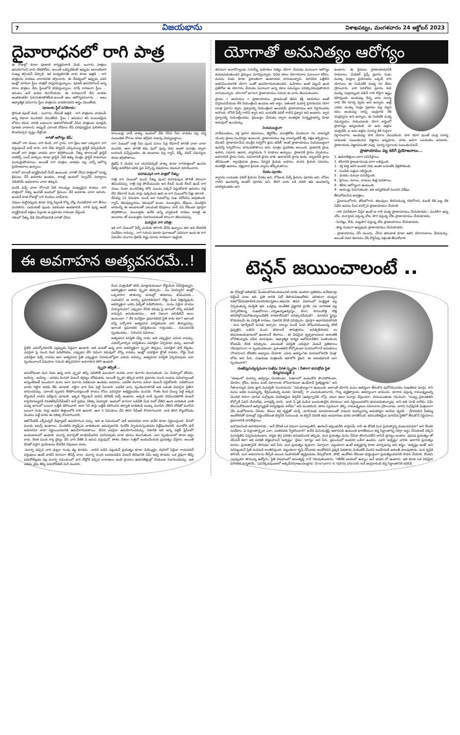7 విజయభాను విశాఖపట్నం, మంగళవారం 24 అక్టోబర్ 2023
దైవారాధనలో రాగి పాత్ర
ఈ రోజుల్లో కూడా పూజాది కార్యక్రమాలకి వెండి, బంగారు పాత్రలు ఉపయోగించే వారు లేకపోలేదు. అయితే ఒకప్పటికంటే ఇప్పుడు అలాంటివారి సంఖ్య తగ్గిందనే చెప్పాలి. ఇక మధ్యతరగతి వారు కూడా ఇత్తడి - రాగి పాత్రలను వాడటం చాలావరకు తగ్గించారు. ఈ నేపథ్యంలో ఇప్పుడు ఎవరి ఇంట్లో చూసినా స్టీలు పాత్రలే దర్శనమిస్తున్నాయి. పూజకి ఉపయోగించే అన్ని రకాల పాత్రలు నేడు స్టీలులోనే కనిపిస్తున్నాయి. నగిషీ కారణంగా స్టీలు ... ఇనుము అనే భావన కలగనీయదు. ఈ కారణంగానే దీని వాడకం అంతకంతకూ పెరుగుతూపోతోంది.అయితే ఇటు ఆరోగ్యపరంగాను ... అటు ఆధ్యాత్మిక పరంగాను స్టీలు పాత్రలను వాడకూడదని శాస్త్రం చెబుతోంది.
పూజలకు స్టీల్ పనికిరాదు:
స్తోమత వుంటే వెండి - బంగారం, లేదంటే ఇత్తడి - రాగి పాత్రలను వాడటమే అన్ని విధాలా మంచిదని చెబుతోంది. స్టీలు ( ఇనుము) శని సంబంధమైన లోహం కనుక, దానికి బదులుగా ఇతరలోహాలతో చేసిన పాత్రలను మాత్రమే పూజకు వాడాలని, అప్పుడే ఎలాంటి దోషాలు లేని పరిపూర్ణమైన ఫలితాలను పొందవచ్చని స్పష్టం చేస్తోంది.
రాగితో ఆరోగ్యం భేష్:
గతంలో రాగి చెంబు, రాగి బిందె, రాగి గ్లాసు, రాగి ప్లేటు ఇలా ఎక్కువగా రాగి వస్తువులనే వాడే వారు. కాని నేడు ఫ్యాషన్ ఎక్కువయ్యి ప్లాస్టిక్ వచ్చిపడింది. దాంతో రాగి పాత్రల వాడకం బాగా తగ్గిపోయింది. నీళ్ళు తాగాలంటే ప్లాస్టిక్ బాటిల్స్, లంచ్ బాక్సులు కూడా ప్లాస్టికే. నేటి ఇళ్ళు మొత్తం ప్లాస్టిక్ సామానుల మయమైపోయాయి. అయితే రాగి పాత్రలు వాడడం వల్ల ఎన్నో ఆరోగ్య ప్రయోజనాలు ఉన్నాయి.
రాగిలో యాంటీ బ్యాక్టీరియల్ నేచర్ ఉంటుంది. రాగితో చేసిన పాత్రలలో సూక్ష్మ క్రిములు చేరే అవకాశం ఉండదు. కాబట్టి ఇందులో నిల్వచేసే పదార్థాలు చెడిపోయే అవకాశాలు చాలా తక్కువ.
మనకి వచ్చే చాలా రోగాలకి నీటి కాలుష్యం ముఖ్యమైన కారణం. రాగి పాత్రలలో నీళ్ళు ఉంచితే అందులో క్రిములు చేరే అవకాశం చాలా అరుదు. అందుకే పాత రోజుల్లో రాగి బిందెలు వాడేవారు.
చెవులు కుట్టినప్పుడు కూడా చిన్న పిల్లలకి కొన్ని చోట్ల మొదటిసారి రాగి తీగలు చుడతారు. ఎందుకంటే పుండు పడకుండా ఉండటానికి. రాగికి వున్న ఆంటీ బ్యాక్టీరియల్ లక్షణం పిల్లలకు ఆ ప్రమాదం రాకుండా చేస్తుంది.
గతంలో నీళ్ళు వేడి చేసుకోవడానికి రాగితో చేసిన
బాయిలర్లు వాడే వాళ్ళు. ఇందులో వేడి చేసిన నీరు వాడడం వల్ల చర్మ సంబంధిత రోగాలు కూడా తగ్గేవని రుజువు చెయ్యబడ్డాయి.
రాగి చెంబులో రాత్రి నీరు వుంచి పగలు నిద్ర లేవగానే తాగితే చాలా చాలా మంచిది. అలా తాగితే కడు పులో వున్న చెడు అంతా మూత్రం ద్వారా బయటకి వచ్చేస్తుందట. ఈ అలవాటు వల్ల గ్యాస్, కిడ్నీ, లివర్ సమస్యలు కూడా తగ్గిపోతాయి.
బ్రిటిష్ కి చెందిన ఒక యూనివర్సిటీ వాళ్ళు కూడా రాగిపాత్రలలో ఉంచిన నీటిపై పరిశోధన జరిపి పైన పేర్కొన్న విషయాలు నిజమని నిరూపించారు.
పరగడుపున రాగి పాత్రలో నీళ్ళు:
రాత్రి రాగి చెంబులో మంచి నీళ్ళు వుంచి పరగడుపున తాగితే హాయిగా జీవించవచ్చు. రాత్రి నిద్ర పోయేముందు అర లీటర్ నుండి లీటర్ ఉండే రాగి చెంబు నిండా మంచినీళ్ళు పోసి మంచం పక్కనే పెట్టుకోవాలి ఉదయం నిద్ర లేచి లేవగానే రెండు సార్లు పుక్కిలించి ఊసి ఆ రాగి చెంబులోని నీళ్లు తాగాలి . దీనివల్ల 15 నిమిషాల నుండి అర గంటలోపు సుఖ విరోచనం అవుతుంది. గ్యాస్, కడుపుబ్బరము, కడుపులో మంట, మలబద్ధకం, తేపులు, మొదలైన బాధలన్నీ ఈ అలవాటుతో ఎటువంటి ఔషధాలు వాడే పని లేకుండా పూర్తిగా తగ్గిపోతాయి. మలబద్ధకం అనేది అన్ని వ్యాధులకి కారణం కాబట్టి ఈ అలవాటు తో మలబద్ధకం నివారించుకుంటే హాయిగా జీవించవచ్చు.
ఘనమైన రాగి చరిత్ర:
ఇక రాగి చెంబులో నీళ్ళే ఎందుకు తాగాలి వేరేవి ఉన్నాయి కదా అని కొందరికి సందేహం రావచ్చు . రాగి గురించి వరాహ పురాణంలో వివరంగా ఉంది ఈ రాగి ఏడువేల యుగాల క్రితమే విష్ణు మాయ కారణంగా పుట్టింది .
ఈ అవగాహన అత్యవసరమే..!
మీరు మిత్రుడితో కలిసి మాట్లాడుకుంటూ రోడ్డుమీద నడుస్తున్నారు. అకస్మాత్తుగా అతడు స్పృహ తప్పాడు... ఏం చెయ్యాలి? ఇంట్లో ఒక్కసారిగా తాతయ్య మాటల్లో తడబాటు కనిపించింది... ఎందుకని? ఆ మార్పు ప్రమాదకరమా? రోడ్డు మీద వెళ్తున్నపుడు అకస్మాత్తుగా ఒకరు ఫిట్స్‌తో పడిపోయారు... మనం ఏదైనా సాయం చెయ్యగలమా? ఎప్పుడూ లేనిది కడుపు పై భాగంలో నొప్పి అసిడిటీ కావచ్చని అనుకుంటాము... అది నిజంగా అసిడిటినే అయి ఉంటుందా..? లేక మరేదైనా ప్రమాదకరక స్థితి కాదు కదా? ఇలాంటి వన్నీ ఒక్కోసారి అత్యవసర పరిస్థితులకు దారి తియ్యవచ్చు. ఇలాంటి ప్రమాదకర పరిస్థితులను గుర్తించడం.., సమయానికి స్పందించడం... గురించిన వివరాలు
అత్యవసర పరిస్థితి చెప్పి రాదు; అది ఎప్పుడైనా ఎదురు కావచ్చు. ఎదుర్కోవాల్సిన పరిస్థితులు ఎవరికైనా ఏర్పడనూ వచ్చు. అలాంటి స్థితిని ఎదుర్కోవడానికి ఎల్లప్పుడు సిద్ధంగా ఉండాలి. అది మనతో ఉన్న వారు అకస్మాత్తుగా స్పృహ తప్పటం, ఎవరికైనా షాక్ కొట్టడం, ఎవరైనా పై నుంచి కింద పడిపోవడం, ఎప్పుడూ లేని విధంగా కడుపులో నొప్పి రావడం, ఇంట్లో ఎవరికైనా స్ట్రోక్ రావడం, రోడ్డు మీద ఎవరికైనా ఫిట్స్ రావడం ఇలా అత్యవసర స్థితి ఎప్పుడైనా ఏరూపంలోనైనా ఎదురు కావచ్చు. అత్యవసర పరిస్థితి ఏర్పడినపుడు ఎలా స్పందించాలనే విషయాల గురించి తప్పనిసరిగా అవగాహన కలిగి ఉండాలి.
స్పృహ తప్పితే...
అనుకోకుండా మన వెంట ఉన్న వారు స్పృహ తప్పి పడిపోతే ముందుగా మనకు చాలా కంగారు కలుగుతుంది. ఏం చెయ్యాలో తోచదు. అయ్యో...అయ్యో... అనడం మినహా వెంటనే కర్తవ్యం బోధపడదు. అయితే స్పృహ తప్పిన వారిని ప్రమాదం నుంచి బయట పడెయ్యాలంటే అన్నింటికంటే ముందుగా మనం అలా కంగారు పడకుండా ఉండడం అవసరం. ఒకవేళ కంగారు పడినా వెంటనే సర్దుకోవాలి. పడిపోయిన వారిని గట్టిగా కుదిపి లేపి చూడాలి. గట్టిగా వారి పేరు పెట్టి పిలవాలి. ఒకవేళ వారు స్పందించగలిగితే అది ఒకింత మెరుగైన స్థితిగా భావించవచ్చు. ఎలాంటి స్పందన లేకపోయినట్లయితే సాయం కోసం ఎవరినైనా అభ్యర్థించడం మంచిది. గొంతు కింద చెయ్యి పెట్టి అక్కడ కొట్టుకునే నాడిని పరీక్షించి చూడాలి. ఇక్కడ కొట్టుకునే నాడిని కెరొటెడ్ పల్స్ అంటారు. అక్కడి నాడీ స్పందన కనిపించకపోతే వెంటనే కార్డియోపల్మనరీ రిసజిటేషన్(సీపీఆర్) అనే ప్రథమ చికిత్స చెయ్యాలి. ఇందులో భాగంగా ఒకచేతి మీద మరో చేతిని ఉంచి బాధితుడి ఛాతి మధ్య భాగంలో బలంగా ఒత్తిడి కలిగించాలి. అలా 30 సార్లు ఒత్తిడి కలిగించిన తర్వాత బాధితుడి ముక్కు మూసేసి నోటిని నోటితో మూసేసి బలంగా రెండు సార్లు ఊపిరి తిత్తులలోకి గాలి ఊదాలి. ఇలా 5 నిమిషాలు చేసి తిరిగి సీపీఆర్ కొనసాగించాలి. నాడి తిరిగి కొట్టుకోవడం మొదలు పెట్టే వరకు ఈ చికిత్స కొనసాగించాలి.
ఆటోమేటెడ్ ఎక్స్‌టర్నల్ డిఫ్యూజర్ ఉపయోగించ వచ్చు. ఇది ఆ సమయంలో షాక్ అవసరమా కాదా అనేది కూడా నిర్ణయిస్తుంది. దీనిలో మూడు బటన్స్ ఉంటాయి. మొదటిది ప్యాడ్స్‌ను బాధితులకు అమర్చడానికి, రెండోది హృదయస్పందనను విశ్లేషించడానికి, మూడోది షాక్ అవసరమా కాదా నిర్ణయించడానికి ఉపయోగపడతాయి. దీనిని ఎవరైనా ఉపయోగించవచ్చు. నిజానికి ఇది అన్ని పబ్లిక్ ప్లేస్‌లలో అందుబాటులో ఉండాలి. మూర్ఛ మూర్ఛతో బాధపడేవారిని చూసినపుడు చాలా భయం కలుగుతుంది. ఎలా స్పందించాలో కూడా అర్థం కాదు. కొంత మంది కాస్త ధైర్యం చేసి వారి చేతికి ఏ ఇనుప వస్తువునో, తాళం చేతుల గుత్తినో అందించేందుకు ప్రయత్నం చేస్తారు. అయితే దీనితో పెద్దగా ప్రయోజనం లేదనేది నిపుణుల మాట.
-మూర్ఛ వచ్చిన వారి చుట్టూ గుంపు కట్ట కూడదు. -వారిని ఒడిసి పట్టుకునే ప్రయత్నం కూడా చెయ్యొద్దు, దగ్గరలో ఏదైనా గాయపరిచే వస్తువులు ఉంటే వాటిని దూరంగా తీసేస్తే చాలు -మూర్ఛ నుంచి బయటపడిన వెంటనే తినడానికి ఏమీ ఇవ్వ కూడదు -ఒక వైపుగా తిప్పి పడుకోబెట్టడం వల్ల మూర్ఛ సమయంలో వారి నోట్లోకి వచ్చిన లాలాజలం వంటి స్రావాలు ఊపిరితిత్తుల్లో చేరకుండా నివారించవచ్చు. అది ఎడమ వైపు తిప్పి పడుకోబెడితే మరీ మంచిది.
యోగాతో అనునిత్యం ఆరోగ్యం
తరచుగా అనారోగ్యాలకు గురయ్యే మహిళలు నిత్యం యోగా చేయడం మూలంగా ఆరోగ్యం కుదుటపడుతుందని వైద్యులు సూచిస్తున్నారు. వివిధ రకాల యోగాసనాల మూలంగా శరీరం, మనసు రెండు కూడా ప్రశాంతంగా ఉంటాయని వారంటున్నారు. మానసిక ఒత్తిడిని అధిగమించడానికి యోగా ఎంతో ఉపయోగపడుతుందని, మహిళలు ఇంటి పట్టునే ఉండి ప్రతిరోజు ఈ యోగాను చేయడం మూలంగా అన్ని రకాల సమస్యలు పరిష్కారమవుతాయని వారంటున్నారు. యోగాలో భాగంగా ప్రాణాయామం గురించి ఈ వారం తెలుసుకుందాం.
ప్రాణం + ఆయామం = ప్రాణాయామం. ప్రాణమంటే జీవన శక్తి. ఆయామం అంటే విస్తరింపచేయుట లేక నియంత్రించి ఉంచుట అని అర్థం. పతంజలి మహర్షి ప్రసాదించిన యోగ సూత్ర ప్రకారం శ్వాస, ప్రశ్వాసల్ని నియంత్రించి ఉంచడమే ప్రాణాయామం అని నిర్ధారించడం జరిగింది. లోనికి పీల్చే గాలిని శ్వాస అని, బయటికి వదిలే గాలిని ప్రశ్వాస అని అంటారు. శ్వాస ప్రశ్వాసల్ని నియంత్రించడం, క్రమబద్ధం చేయడం ద్వారా అంతర్గత సూక్ష్మప్రాణాన్ని కూడా అదుపులో ఉంచవచ్చు.
నియమబద్ధంగా
నాడీమండలం, రక్త ప్రసార ధమనులు, జీర్ణకోశం, మూత్రకోశం మొదలుగా గల వాటన్నిటి యందు ప్రాణం సంచరిస్తూ ఉంటుంది. ప్రాణాయామం వల్ల వాటన్నింటికీ శక్తి, రక్షణ కల్పిస్తాయి. కనుకనే 'ప్రాణాయామేన యుక్తేన సర్వరోగ క్షయ భవేత్' అంటే ప్రాణాయామం నియమబద్ధంగా ఆచరిస్తే సర్వరోగాలు హరించిపోతాయి అను సూత్రం ప్రచలితం అయింది. ప్రాణానికి ప్రాణ, అపాన, సమాన, ఉదాన, వ్యానమను 5 రూపాలు ఉన్నాయి. ప్రాణానికి స్థానం హృదయం. అపానానికి స్థానం గుదం. సమానానికి స్థానం నాభి. ఉదానానికి స్థానం కంఠం. వ్యానానికి స్థానం శరీరమంతా. శ్వాసక్రియకు ప్రాణం, విసర్జన క్రియకు అపానం, పాచన క్రియకు సమానం, కంఠశక్తికి ఉదానం, రక్తప్రసార క్రియకు వ్యానం తోడ్పడుతాయి.
రేచకం-పూరకం
శ్వాసను బయటకు వదిలే క్రియను రేచకం అని, లోపలకు పీల్చే క్రియను పూరకం అని, లోపల గాలిని ఉంచడాన్ని అంతర్ పూరకం అని, తిరిగి బయ టకి వదిలి ఆపి ఉంచడాన్ని బాహ్యాకుంభకం అని
అంటారు. ఈ క్రియలు ప్రాణాయామానికి సాధనాలు. మెడికల్ సైన్స్ ప్రకారం రెండు ముక్కు రంధ్రాల ప్రయోజనం ఒక్కటే. కాని యోగులు ఈ రెండింటికి మధ్య గల భేదం గ్రహించారు. వారి పరిశోధన ప్రకారం కుడి ముక్కు రంధ్రాన్నుంచి నడిచే గాలి కొద్దిగా ఉష్ణం కలిగిస్తుంది. అందువల్ల దీన్ని వారు సూర్య నాడి లేక సూర్య స్వరం అని అన్నారు. అట్లే ఎడమ ముక్కు రంధ్రం ప్రభావం వల్ల చల్లని దనం అందువల్ల దాన్ని చంద్రనాడి లేక చంద్రస్వరం అని అన్నారు. ఈ రెండిటికి మధ్య సమన్వయం సాధించుటకు యోగ శాస్త్రంలో ప్రాధాన్యం ఇవ్వబడింది. హ అను అక్షరం చంద్రుడికి, ట అను అక్షరం సూర్యు డికి గుర్తుగా నిర్ధారించారు. అందువల్ల హఠ యోగం వెలువడింది. హఠ యోగ మంటే చంద్ర సూర్య నాడులకు సంబంధించిన విజ్ఞానం అన్నమాట. హఠం అనగా బలవంతం అనికాదు. ప్రాణాయామ విజ్ఞానమంతా చంద్ర, సూర్య స్వరాలకు సంబంధించినదే.
ప్రాణాయామం వల్ల కలిగే ప్రయోజనాలు...
1. ఊపిరితిత్తులు బాగా పనిచేస్తాయి.
2. శరీరానికి ప్రాణవాయువు బాగా లభిస్తుంది.
3 . రక్త శుద్ధి జరిగి అందలి చెడు అంతా బయటికి వెళ్లిపోతుంది.
4 . గుండెకు సత్తువ లభిస్తుంది.
5 . మెదడు చురుగ్గా పనిచేస్తుంది.
6 . ప్రేగులు, నరాలు, నాడులు శుభ్ర పడతాయి.
8 . శరీరం ఆరోగ్యంగా ఉంటుంది.
9 . ఆయుష్షు పెరుగుతుంది. ఇది అన్నిటికంటే మించిన విశేషం.
తీసుకోవలసిన జాగ్రత్తలు
- మైదానంలోగాని, తోటలోగాని, తలుపులు తెరచియున్న గదిలోగాని, కంబళీ లేక బట్ట లేక ఏదేని ఆసనం మీద కూర్చొని ప్రాణాయామం చేయాలి.
- గాలి విపరీతంగా వీస్తూ ఉంటే ఆ గాలి మధ్య ప్రాణాయామం చేయకూడదు.- మురికిగా ఉన్న చోట, దుర్వాసన వస్తున్న చోట, పొగ వస్తున్న చోట ప్రాణాయామం చేయకూడదు.
- సిగరెట్లు, బీడి, చుట్టపొగ వస్తున్న చోట ప్రాణాయామం చేయకూడదు.
- పొట్ట నిండుగా ఉన్నపుడు ప్రాణాయామం చేయకూడదు.
- ప్రాణాయామం చేసే ముందు, చేసిన తరువాత కూడా ఇతర యోగాసనాలు వేయవచ్చు. అయితే చివర శవాసనం వేసి కొద్దిసేపు విశ్రాంతి తీసుకోవాలి.
టెన్షన్ జయించాలంటే ..
ఈ రోజుల్లో పసివాడు మొదలుకొనిపండుముసలి వరకు అందరూ ప్రతిదినం అనేకమార్లు వల్లించే మాట ఇది. ప్రతి దానికి ఏదో తెలియనిఆందోళన. ఫలితంగా యవ్వన దశలోనేవివిధశారీరక,మానసికరుగ్మతలు.ఆధునిక జీవన విధానంలో సంక్లిష్టత వల్ల ఏర్పడుతున్న దుఃస్థితి ఇది. ఒకవైపు సాంకేతిక వైజ్ఞానిక ప్రగతి, నవ నాగరికత వల్ల ఏర్పాటౌతున్న సుఖభోగాలు...ఎన్నిఉన్నాఉద్విగ్నం, బెంగ, దిగులుకొత్త కొత్త తరహాల్లోఎదురౌతున్నాయివీటికి కారణాలేమిటి? పరిష్కారమేమిటి?.. మానసిక స్థైర్యం కొరవడటమే ఈ పరిస్థితి కారణం. నిజానికి దీనికి పరిష్కారం- పూర్తిగా ఆధారపడదగినది - మన పూర్వీకులే మనకు ఇచ్చారు. బాల్యం నుండే పెంచి పోషించుకుంటున్న పోటీ ప్రవృత్తిని ఒకరిని మించి పోవాలనే తాపత్రయం, అనిశ్చితిసాధన లు తమకుఅందుబాటులో ఉండాలనే తెలాసం... ఈ విధమైన దృక్పథాలవలన అశాంతికి లోనౌతున్నాడు నవీన మానవుడు. ఆధ్యాత్మిక ధార్మిక ఆలోచనారీతిని పెంపొందించు కోవడమే దీనికి పరిష్కారం. ఎటువంటి పరిస్థితి ఎదురైనా వెంటనే ప్రతికూలం (Negative) గా స్పందించకుండా, ప్రశాంతతని కోల్పోకుండా మనసులోగానే అనుకూలం (Positive) ధోరణిని అభ్యాసం చేయాలి. ఎవరు ఆదర్శం?ఈ మానవలోకానికి 'మిత్ర' లోకం అని పేరు. సుఖదుఃఖ మిత్రణమే ఇహలోక వైఖరి. ఈ అనుభవాలకి ఎలా స్పందించాలి?
దుఃఖేష్వనుద్విగ్నమనాః సుఖేషు విగత స్పృహః । వీతరాగ భయక్రోధః స్థిత ధీర్మునిరుచ్యతే ॥
"దుఃఖంలో మనస్సు ఉద్విగ్నం చెందకుండా, సుఖాలలో అంటుకొని పొంగిపోకుండా, మోహం, క్రోధం, భయం వంటి వికారాలకు లోనుకాకుండా ఉండేవాడే స్థితప్రజ్ఞుడు" అని గీతాచార్యుని మాట జ్ఞాని మనఃస్థితి 'సంయమనం' 'సమతుల్యం'గా ఉంటుంది. అలాంటి యోగిని మనం ఆదర్శంగా తీసుకొని పురోగమించడం సుఖజీవన మార్గం. కాని మనం అధిక సంపన్నుల్ని, కీర్తిమంతుల్ని మనకు 'మోడల్స్' గా ఎంచుకుంటాంగాని, గొప్ప వ్యక్తిత్వాలను ఆదర్శాలుగా భావించం. దూరాన వస్తున్న రామలక్ష్మణుల్ని మొదటి సారిగా చూసిన సుగ్రీవుడు విపరీతమైన టెన్షన్‌కి (ఉద్విగ్నానికి) లోనై, అటూ ఇటూ పచార్లు చేస్తుండగా, హనుమంతుడు గమనించి- "నువ్వు ప్రశాంతతని కోల్పోతే ఏపనీ చేయలేవు. వారిద్దర్నీ చూసి, 'వాలి నీ పైకి పంపిన బలవంతులైన యోధులు' అని నిర్ణయించుకొని భయపడుతున్నావు. కాని అది రూఢి కాలేదు. ఏమీ తెలుసుకోకుండానే ఉద్విగ్నుడైతే కార్యదక్షుడు కాలేడు" అని మందలించి, తాను స్వయంగా వెళ్ళి, రామలక్ష్మణుల సమాచారం గ్రహించాడు. వారిని సుగ్రీవునికి మిత్రులుగా చేసి మహోపకారం చేశాడు. కేవలం కథ దృష్టితో చూస్తే -మారీచుడు మాయాజాలంతో రాముని కంఠస్వరాన్ని అనుకరిస్తూ అరచిన ధ్వనికి - వేగిరపడిని సీతమ్మ ఆందోళనతో మాటల్లో వర్ణించలేనంత టెన్షన్‌కి గురయింది. ఆ టెన్షనే చివరికి ఆమె అపహరణం వరకు దారితీసింది. భయచకితమైన మానసిక స్థితిలో తీసుకొనే నిర్ణయాలు ప్రమాదానికి దారితీస్తాయి.
జరగవలసింది జరగకమానదు - అనే ధోరణి ఒక విధంగా మనశ్శాంతినీ, ఊరటనీ ఇస్తుందనేది వాస్తవమే. కానీ ఈ ధోరణి మన ప్రయత్నాన్ని కుంటుపరచదా? అని కొందరి సందేహం. ఏ సిద్ధాంతాన్నైనా ఎలా, ఎంతవరకు స్వీకరించాలి? అనేది మనయుక్తిపై ఆధారపడి ఉంటుంది భారతీయుల కర్మ సిద్ధాంతాన్ని సరిగ్గా అర్థం చేసుకుంటే చక్కని మనఃస్థితిని ఏర్పరుచుకుంటాం. కర్మకు తగ్గ ఫలితం అనుభవించక తప్పదు. మన ప్రయత్నం మనం చేసినా తొలగించలేని దానినే ప్రారబ్ధం అంటాం. పురుష ప్రయత్నం తో చేసినదే కదా! ఇది వరకటి కర్మఫలాలనే 'అదృష్టం' 'దైవం' 'భాగ్యం' అని పేరు. ప్రపంచంలో అందరూ ఒకేలా ఉండరు. ఎవరి 'అదృష్టం' వారిది. అలాగని ప్రయత్నం మానం. ప్రయత్నానికి 'పౌరుషం' అని పేరు. మన ప్రయత్నం దృఢంగా, ఏకాగ్రంగా, పట్టుదలగా ఉంటే అదృష్టాన్ని కూడా మార్చవచ్చు అని శాస్త్రం. 'అదృష్టం ఇంతే' అని సరిపెట్టుకునే స్థితి మనసుకి శాంతినిస్తుంది. పట్టుదలగా కృషి చేసేవాడు ఆందోళనని ప్రక్కకి పెడతాడు.రెండింటికీ చెందని బలహీనుడే అశాంతి పాలవుతాడు. మన కృషికి తగినదీ, మన అవసరాలను తీర్చేదీ అయిన సంపాదనతో తృప్తిపడడం నేర్చుకోవాలి. పోటీ, ఆందోళన లేకుండా ధర్మబద్ధంగా ప్రయత్నించడానికి సాధన చేయాలి. కొందరు ఎల్లప్పుడూ తామున్న ఉద్యోగం, స్థితి విషయంలో అసంతృప్తి గానే గడుపుతుంటారు. 'గతిలేక అందులో ఉన్నాం' అనే భావన లో ఉంటారు. ఇది కూడా ఒక విధమైన మానసిక రుగ్మతయే. 'ఎవరెక్కడవుండాలో అక్కడేసరిగ్గాఉంచబడ్డారు' (Everyone is rightly placed) అనే ఆంగ్లనానుడి కర్మ సిద్ధాంతానికి దగ్గరిదే.